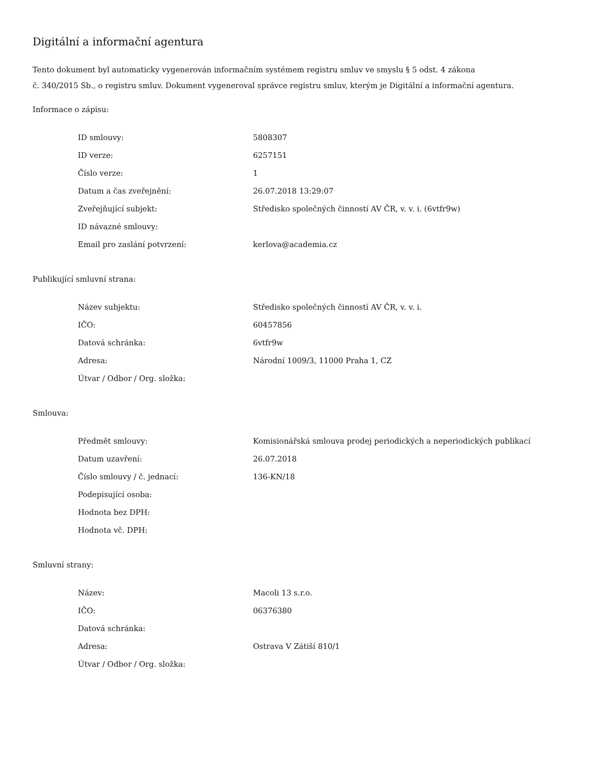Digitální a informační agentura
Tento dokument byl automaticky vygenerován informačním systémem registru smluv ve smyslu § 5 odst. 4 zákona
č. 340/2015 Sb., o registru smluv. Dokument vygeneroval správce registru smluv, kterým je Digitální a informační agentura.
Informace o zápisu:
| ID smlouvy: | 5808307 |
| ID verze: | 6257151 |
| Číslo verze: | 1 |
| Datum a čas zveřejnění: | 26.07.2018 13:29:07 |
| Zveřejňující subjekt: | Středisko společných činností AV ČR, v. v. i. (6vtfr9w) |
| ID návazné smlouvy: | |
| Email pro zaslání potvrzení: | kerlova@academia.cz |
Publikující smluvní strana:
| Název subjektu: | Středisko společných činností AV ČR, v. v. i. |
| IČO: | 60457856 |
| Datová schránka: | 6vtfr9w |
| Adresa: | Národní 1009/3, 11000 Praha 1, CZ |
| Útvar / Odbor / Org. složka: | |
Smlouva:
| Předmět smlouvy: | Komisionářská smlouva prodej periodických a neperiodických publikací |
| Datum uzavření: | 26.07.2018 |
| Číslo smlouvy / č. jednací: | 136-KN/18 |
| Podepisující osoba: | |
| Hodnota bez DPH: | |
| Hodnota vč. DPH: | |
Smluvní strany:
| Název: | Macoli 13 s.r.o. |
| IČO: | 06376380 |
| Datová schránka: | |
| Adresa: | Ostrava V Zátiší 810/1 |
| Útvar / Odbor / Org. složka: | |